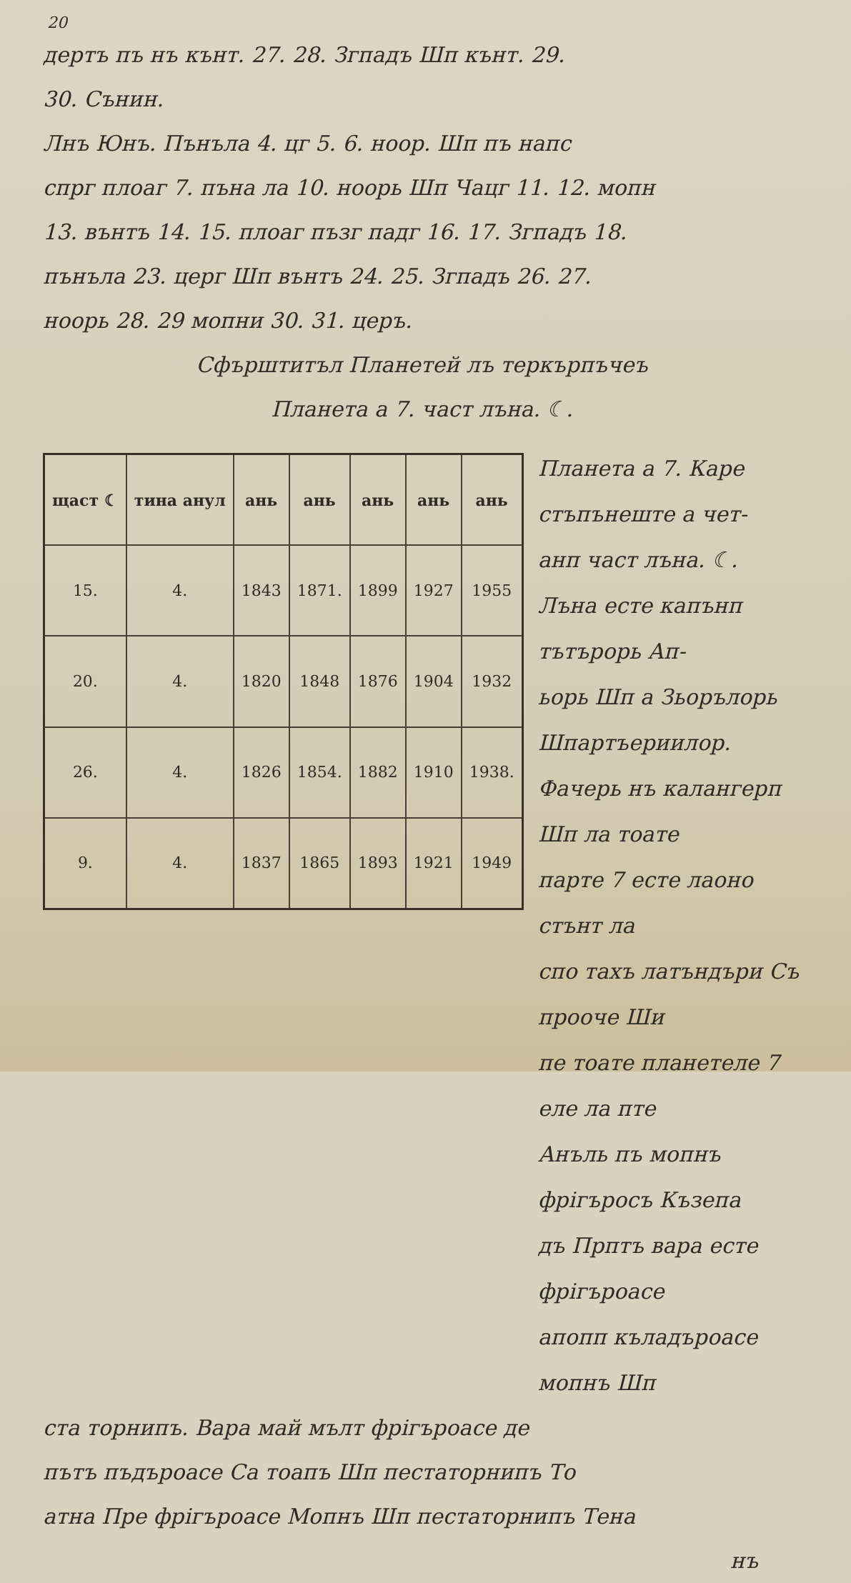20
дертъ пъ нъ кънт. 27. 28. Згпадъ Шп кънт. 29.
30. Сънин.
Лнъ Юнъ. Пънъла 4. цг 5. 6. ноор. Шп пъ напс
спрг плоаг 7. пъна ла 10. ноорь Шп Чацг 11. 12. мопн
13. вънтъ 14. 15. плоаг пъзг падг 16. 17. Згпадъ 18.
пънъла 23. церг Шп вънтъ 24. 25. Згпадъ 26. 27.
ноорь 28. 29 мопни 30. 31. церъ.
Сфърштитъл Планетей лъ теркърпъчеъ
Планета а 7. част лъна. ☾.
| щаст ☾ | тина анул | ань | ань | ань | ань | ань |
| --- | --- | --- | --- | --- | --- | --- |
| 15. | 4. | 1843 | 1871. | 1899 | 1927 | 1955 |
| 20. | 4. | 1820 | 1848 | 1876 | 1904 | 1932 |
| 26. | 4. | 1826 | 1854. | 1882 | 1910 | 1938. |
| 9. | 4. | 1837 | 1865 | 1893 | 1921 | 1949 |
Планета а 7. Каре стъпънеште а чет-
анп част лъна. ☾.
Лъна есте капънп тътърорь Ап-
ьорь Шп а Зьорълорь Шпартъериилор.
Фачерь нъ калангерп Шп ла тоате
парте 7 есте лаоно стънт ла
спо тахъ латъндъри Съ прооче Ши
пе тоате планетеле 7 еле ла пте
Анъль пъ мопнъ фрiгъросъ Къзепа
дъ Прптъ вара есте фрiгъроасе
апопп къладъроасе мопнъ Шп
ста торнипъ. Вара май мълт фрiгъроасе де
пътъ пъдъроасе Са тоапъ Шп пестаторнипъ То
атна Пре фрiгъроасе Мопнъ Шп пестаторнипъ Тена
нъ